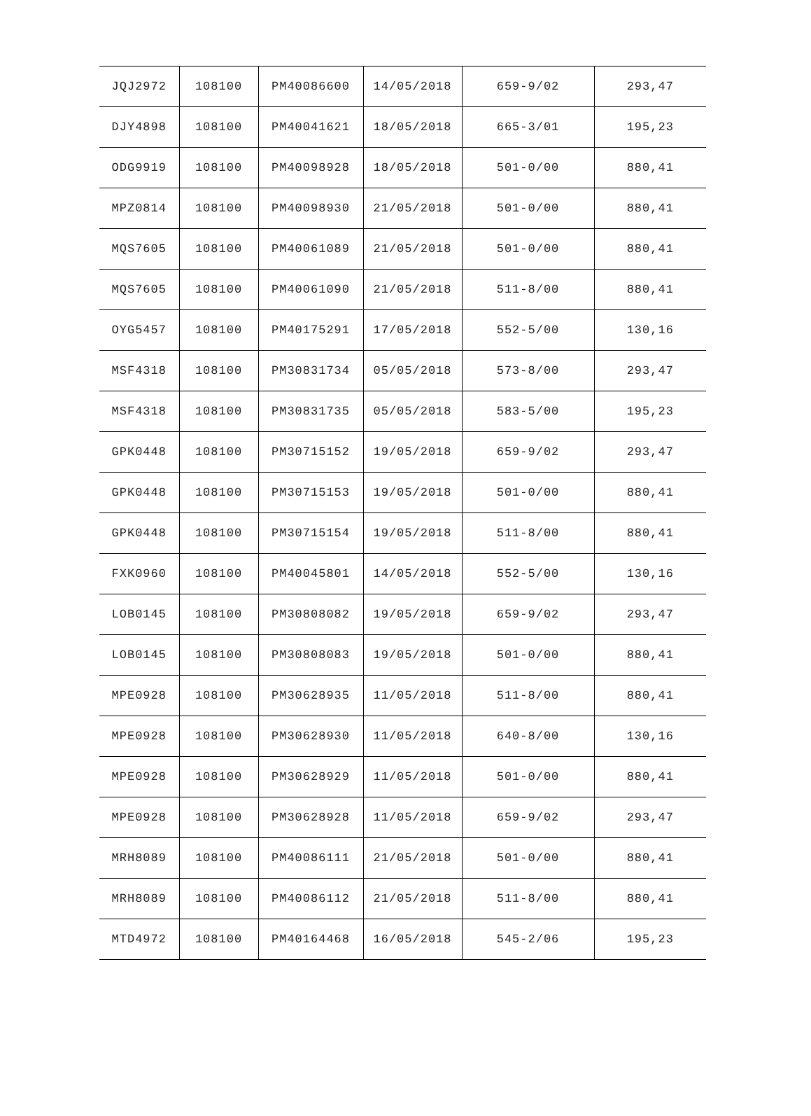| JQJ2972 | 108100 | PM40086600 | 14/05/2018 | 659-9/02 | 293,47 |
| DJY4898 | 108100 | PM40041621 | 18/05/2018 | 665-3/01 | 195,23 |
| ODG9919 | 108100 | PM40098928 | 18/05/2018 | 501-0/00 | 880,41 |
| MPZ0814 | 108100 | PM40098930 | 21/05/2018 | 501-0/00 | 880,41 |
| MQS7605 | 108100 | PM40061089 | 21/05/2018 | 501-0/00 | 880,41 |
| MQS7605 | 108100 | PM40061090 | 21/05/2018 | 511-8/00 | 880,41 |
| OYG5457 | 108100 | PM40175291 | 17/05/2018 | 552-5/00 | 130,16 |
| MSF4318 | 108100 | PM30831734 | 05/05/2018 | 573-8/00 | 293,47 |
| MSF4318 | 108100 | PM30831735 | 05/05/2018 | 583-5/00 | 195,23 |
| GPK0448 | 108100 | PM30715152 | 19/05/2018 | 659-9/02 | 293,47 |
| GPK0448 | 108100 | PM30715153 | 19/05/2018 | 501-0/00 | 880,41 |
| GPK0448 | 108100 | PM30715154 | 19/05/2018 | 511-8/00 | 880,41 |
| FXK0960 | 108100 | PM40045801 | 14/05/2018 | 552-5/00 | 130,16 |
| LOB0145 | 108100 | PM30808082 | 19/05/2018 | 659-9/02 | 293,47 |
| LOB0145 | 108100 | PM30808083 | 19/05/2018 | 501-0/00 | 880,41 |
| MPE0928 | 108100 | PM30628935 | 11/05/2018 | 511-8/00 | 880,41 |
| MPE0928 | 108100 | PM30628930 | 11/05/2018 | 640-8/00 | 130,16 |
| MPE0928 | 108100 | PM30628929 | 11/05/2018 | 501-0/00 | 880,41 |
| MPE0928 | 108100 | PM30628928 | 11/05/2018 | 659-9/02 | 293,47 |
| MRH8089 | 108100 | PM40086111 | 21/05/2018 | 501-0/00 | 880,41 |
| MRH8089 | 108100 | PM40086112 | 21/05/2018 | 511-8/00 | 880,41 |
| MTD4972 | 108100 | PM40164468 | 16/05/2018 | 545-2/06 | 195,23 |